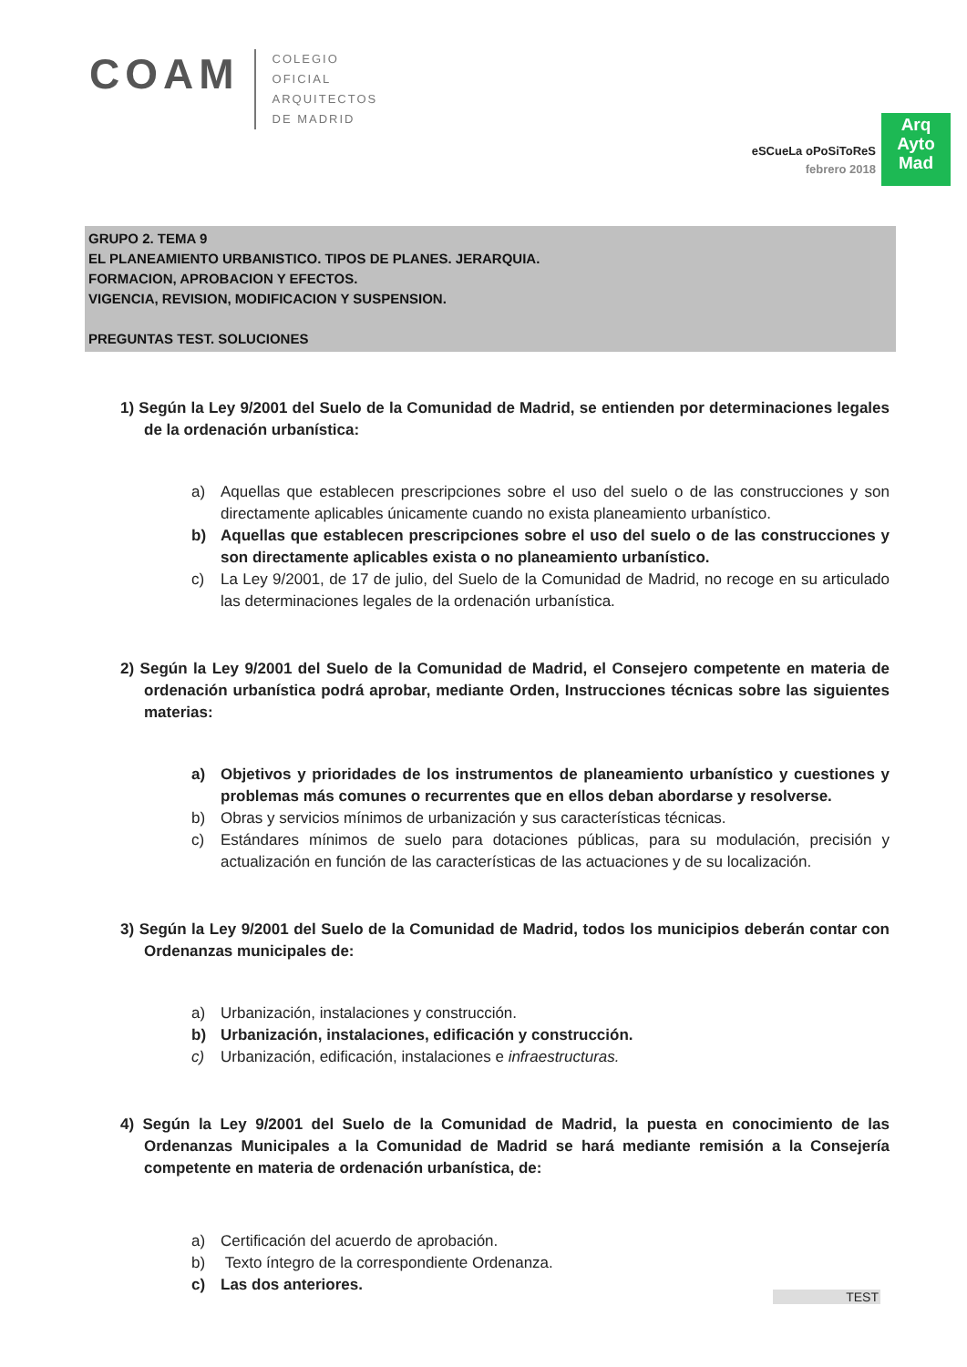COAM
COLEGIO
OFICIAL
ARQUITECTOS
DE MADRID
eSCueLa oPoSiToReS
febrero 2018
Arq
Ayto
Mad
GRUPO 2. TEMA 9
EL PLANEAMIENTO URBANISTICO. TIPOS DE PLANES. JERARQUIA.
FORMACION, APROBACION Y EFECTOS.
VIGENCIA, REVISION, MODIFICACION Y SUSPENSION.
PREGUNTAS TEST. SOLUCIONES
1) Según la Ley 9/2001 del Suelo de la Comunidad de Madrid, se entienden por determinaciones legales de la ordenación urbanística:
a) Aquellas que establecen prescripciones sobre el uso del suelo o de las construcciones y son directamente aplicables únicamente cuando no exista planeamiento urbanístico.
b) Aquellas que establecen prescripciones sobre el uso del suelo o de las construcciones y son directamente aplicables exista o no planeamiento urbanístico.
c) La Ley 9/2001, de 17 de julio, del Suelo de la Comunidad de Madrid, no recoge en su articulado las determinaciones legales de la ordenación urbanística.
2) Según la Ley 9/2001 del Suelo de la Comunidad de Madrid, el Consejero competente en materia de ordenación urbanística podrá aprobar, mediante Orden, Instrucciones técnicas sobre las siguientes materias:
a) Objetivos y prioridades de los instrumentos de planeamiento urbanístico y cuestiones y problemas más comunes o recurrentes que en ellos deban abordarse y resolverse.
b) Obras y servicios mínimos de urbanización y sus características técnicas.
c) Estándares mínimos de suelo para dotaciones públicas, para su modulación, precisión y actualización en función de las características de las actuaciones y de su localización.
3) Según la Ley 9/2001 del Suelo de la Comunidad de Madrid, todos los municipios deberán contar con Ordenanzas municipales de:
a) Urbanización, instalaciones y construcción.
b) Urbanización, instalaciones, edificación y construcción.
c) Urbanización, edificación, instalaciones e infraestructuras.
4) Según la Ley 9/2001 del Suelo de la Comunidad de Madrid, la puesta en conocimiento de las Ordenanzas Municipales a la Comunidad de Madrid se hará mediante remisión a la Consejería competente en materia de ordenación urbanística, de:
a) Certificación del acuerdo de aprobación.
b) Texto íntegro de la correspondiente Ordenanza.
c) Las dos anteriores.
TEST